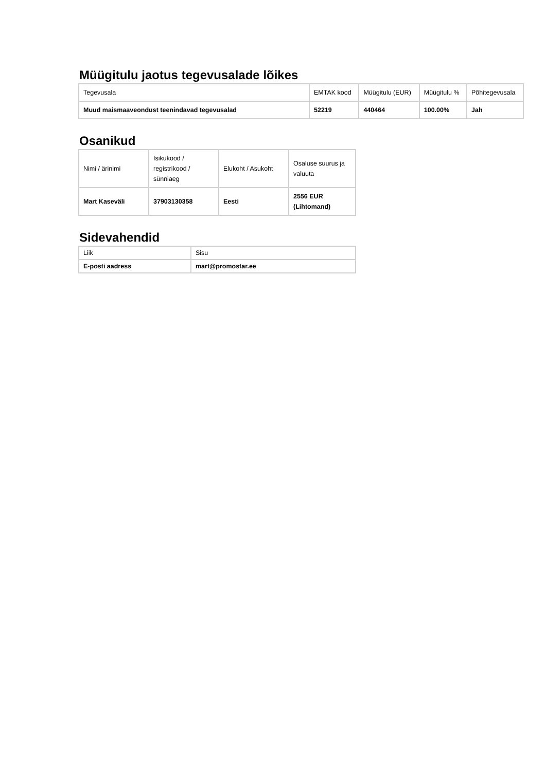Müügitulu jaotus tegevusalade lõikes
| Tegevusala | EMTAK kood | Müügitulu (EUR) | Müügitulu % | Põhitegevusala |
| --- | --- | --- | --- | --- |
| Muud maismaaveondust teenindavad tegevusalad | 52219 | 440464 | 100.00% | Jah |
Osanikud
| Nimi / ärinimi | Isikukood / registrikood / sünniaeg | Elukoht / Asukoht | Osaluse suurus ja valuuta |
| --- | --- | --- | --- |
| Mart Kaseväli | 37903130358 | Eesti | 2556 EUR (Lihtomand) |
Sidevahendid
| Liik | Sisu |
| --- | --- |
| E-posti aadress | mart@promostar.ee |